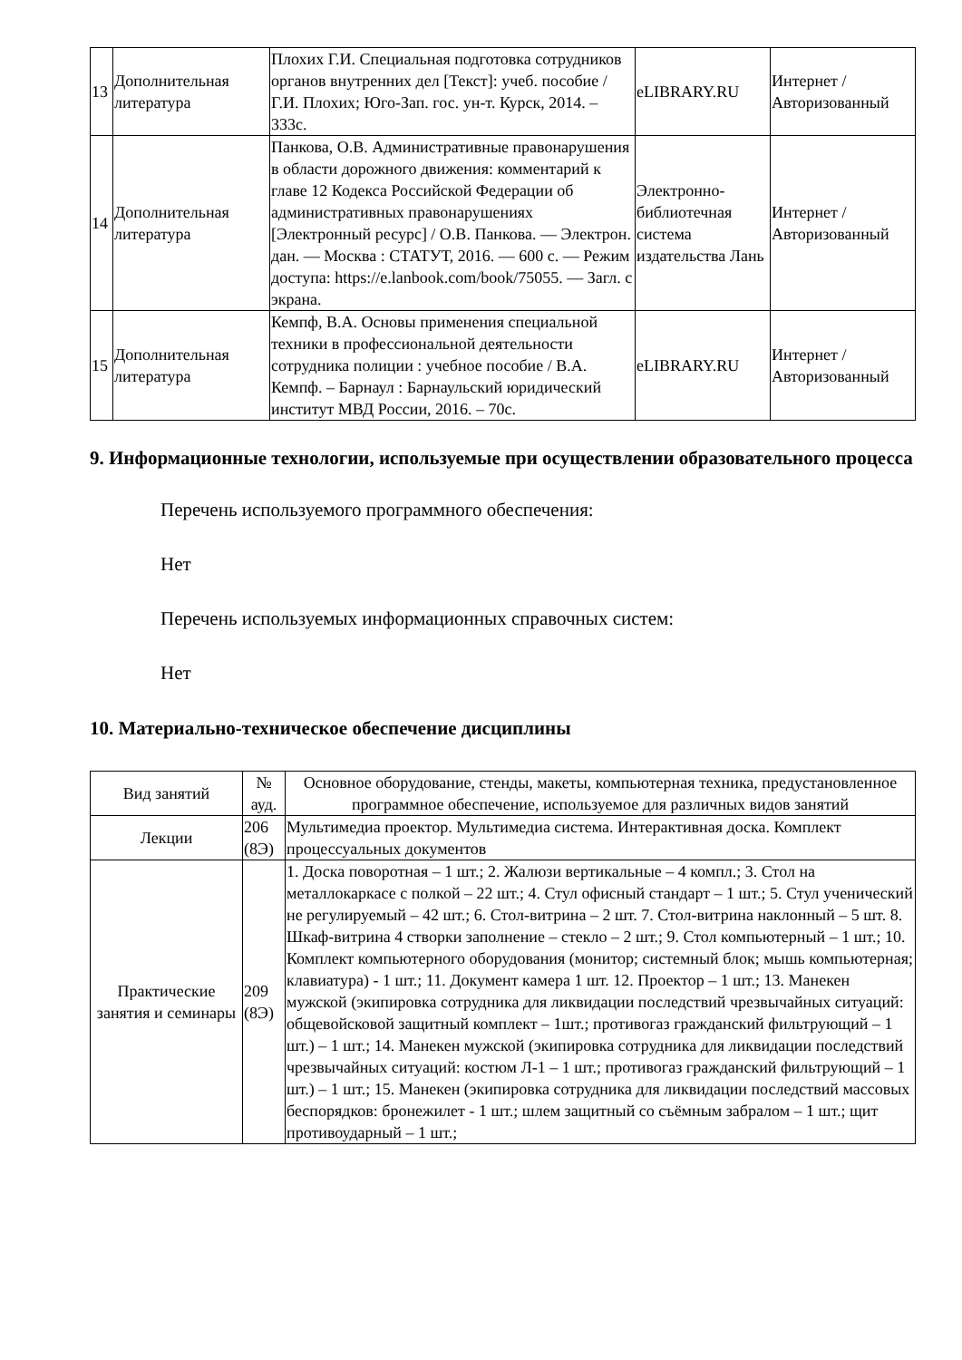| 13 | Дополнительная литература | Плохих Г.И. Специальная подготовка сотрудников органов внутренних дел [Текст]: учеб. пособие / Г.И. Плохих; Юго-Зап. гос. ун-т. Курск, 2014. – 333с. | eLIBRARY.RU | Интернет / Авторизованный |
| 14 | Дополнительная литература | Панкова, О.В. Административные правонарушения в области дорожного движения: комментарий к главе 12 Кодекса Российской Федерации об административных правонарушениях [Электронный ресурс] / О.В. Панкова. — Электрон. дан. — Москва : СТАТУТ, 2016. — 600 с. — Режим доступа: https://e.lanbook.com/book/75055. — Загл. с экрана. | Электронно-библиотечная система издательства Лань | Интернет / Авторизованный |
| 15 | Дополнительная литература | Кемпф, В.А. Основы применения специальной техники в профессиональной деятельности сотрудника полиции : учебное пособие / В.А. Кемпф. – Барнаул : Барнаульский юридический институт МВД России, 2016. – 70с. | eLIBRARY.RU | Интернет / Авторизованный |
9. Информационные технологии, используемые при осуществлении образовательного процесса
Перечень используемого программного обеспечения:
Нет
Перечень используемых информационных справочных систем:
Нет
10. Материально-техническое обеспечение дисциплины
| Вид занятий | № ауд. | Основное оборудование, стенды, макеты, компьютерная техника, предустановленное программное обеспечение, используемое для различных видов занятий |
| --- | --- | --- |
| Лекции | 206 (8Э) | Мультимедиа проектор. Мультимедиа система. Интерактивная доска. Комплект процессуальных документов |
| Практические занятия и семинары | 209 (8Э) | 1. Доска поворотная – 1 шт.; 2. Жалюзи вертикальные – 4 компл.; 3. Стол на металлокаркасе с полкой – 22 шт.; 4. Стул офисный стандарт – 1 шт.; 5. Стул ученический не регулируемый – 42 шт.; 6. Стол-витрина – 2 шт. 7. Стол-витрина наклонный – 5 шт. 8. Шкаф-витрина 4 створки заполнение – стекло – 2 шт.; 9. Стол компьютерный – 1 шт.; 10. Комплект компьютерного оборудования (монитор; системный блок; мышь компьютерная; клавиатура) - 1 шт.; 11. Документ камера 1 шт. 12. Проектор – 1 шт.; 13. Манекен мужской (экипировка сотрудника для ликвидации последствий чрезвычайных ситуаций: общевойсковой защитный комплект – 1шт.; противогаз гражданский фильтрующий – 1 шт.) – 1 шт.; 14. Манекен мужской (экипировка сотрудника для ликвидации последствий чрезвычайных ситуаций: костюм Л-1 – 1 шт.; противогаз гражданский фильтрующий – 1 шт.) – 1 шт.; 15. Манекен (экипировка сотрудника для ликвидации последствий массовых беспорядков: бронежилет - 1 шт.; шлем защитный со съёмным забралом – 1 шт.; щит противоударный – 1 шт.; |